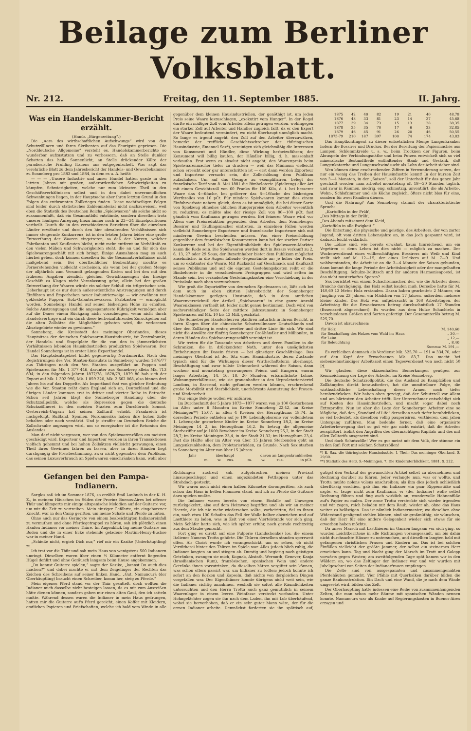Beilage zum Berliner Volksblatt.
Nr. 212. Freitag, den 11. September 1885. II. Jahrg.
Was ein Handelskammer-Bericht erzählt.
(Hamb. „Bürgerzeitung“.)
Die „Aera des wirthschaftlichen Aufschwungs“ wird von den Schutzzöllnern und ihren Skribenten auf das Feurigste gepriesen. Die „Norddeutsche Allgemeine“ versteht es, Handelskammerberichte so wunderbar aufzustutzen und zu verbessern, daß an Stelle dunkler Schatten das helle Sonnenlicht, an Stelle drückender Kälte der paradiesische Frühling Italiens uns entgegenlächelt. Was sagt das verehrliche Blatt zu dem Jahresbericht der Handels- und Gewerbekammer zu Sonneberg pro 1883 und 1884, in dem es u. A. heißt:
— — — „Unsere Industrie und unser Handel hatten grade in den letzten Jahren mit großen, außerordentlichen Schwierigkeiten zu kämpfen, Schwierigkeiten, welche nur zum kleinsten Theil in den Geschäftsverhältnissen selbst und in den dabei unvermeidlichen Schwankungen liegen, in der Hauptsache aber ihren letzten Grund in den Folgen des entbrannten Zollkrieges finden. Diese nachtheiligen Folgen sind leider durch statistisches Zahlenmaterial nicht nachzuweisen, weil eben die Statistik des Deutschen Reichs „Spielwaaren“ als solche nicht so zusammenfaßt, daß ein Gesammtbild entstände, sondern dieselben trotz unserer häufigen Anregung hiezu immer noch in 22—24 Einzelpositionen vertheilt. Durch die in den verschiedenen Berichten über die einzelnen Länder erwähnte und durch den hier obwaltenden Verhältnissen sich immer steigernde Konkurrenz, ist in den letzten Jahren leider eine große Entwerthung der Waaren eingetreten, so daß der Nutzen, welcher Fabrikanten und Kaufleuten bleibt, nicht mehr entfernt im Verhältniß zu den vielen Mühen und Schwierigkeiten steht, die an und für sich das Spielwaarengeschäft mit sich bringt. Einige Ausnahmen mag es auch hierbei geben, doch können dieselben für die Gesammtverhältnisse nicht maßgebend sein. Bei oberflächlicher Beobachtung möchte es Fernerstehenden vielleicht erscheinen, als wenn bei der großen Menge der alljährlich zum Versandt gelangenden Kisten und bei den mit den früheren Angaben ziemlich gleichen Gewichtsmengen das hiesige Geschäft zu Klagen nicht Veranlassung gebe; allein bei der großen Entwerthung der Waaren würde ein solcher Schluß ein trügerischer sein. Ueberhaupt ist es nur durch außerordentliche Anstrengungen und durch Einführen und Emporheben neuer Industriezweige — wir erwähnen nur gekleidete Puppen, Holz-Galanteriewaaren, Farbkasten — ermöglicht worden, Sonnebergs Handel auf seiner bisherigen Höhe zu erhalten. Solche Anstrengungen und die angespannteste Rührigkeit vermögen aber auf die Dauer einem Rückgang nicht vorzubeugen, wenn nicht durch Handelsverträge und ein durch diese herbeizuführendes Zurückgehen auf die alten Zollsätze die Möglichkeit geboten wird, die verlorenen Absatzgebiete wieder zu gewinnen.“
Sonneberg, die Kreisstadt des meininger Oberlandes, dieses Hauptsitzes der deutschen Spielwaaren-Hausindustrie, ist Zentralpunkt, der Handels- und Stapelplatz für die von den in jämmerlichsten Verhältnissen lebenden Hausindustriellen produzirten Spielwaaren. Der Handel Sonnebergs ist in erster Linie Exporthandel.
Das Hauptabsatzgebiet bildet gegenwärtig Nordamerika. Nach den Registrirungen des Ver. Staaten-Konsulats in Sonneberg wurden 1876/77 aus Thüringen nach den Ver. Staaten ausgeführt an Puppen und Spielwaaren für Mk. 1 377 446, darunter aus Sonneberg allein Mk. 713 694; in den folgenden Jahren 1877/78, 1878/79, 1879 80 hob sich der Export auf Mk. 1 302 996, Mk. 1 859 320, Mk. 2 662 068, also binnen drei Jahren bis auf das Doppelte. Als Importland fast von gleicher Bedeutung wie die Ver. Staaten reiht dann England sich an, Deutschland und die übrigen Länder kommen erst in dritter und vierter Reihe in Betracht. Schon seit Jahren klagt die Sonneberger Handlung über die Schutzzollpolitik, welche als Repression gegen die deutsche Schutzzöllnerei in den meisten Staaten zum Durchbruch kommt. Oesterreich-Ungarn hat seinen Zolltarif erhöht, Frankreich ist nachgefolgt, Rußland, Spanien, Nordamerika haben ihre hohen Zölle behalten oder noch verstärkt. Und je straffer im Deutschen Reiche die Zollschraube angezogen wird, um so energischer ist die Retorsion des Auslandes.
Man darf nicht vergessen, wer von den Spielwaarenzöllen am meisten geschädigt wird. Exporteur und Importeur werden in ihren Transaktionen vielfach gehemmt und bei hohen Zollsätzen vielleicht gezwungen, einen Theil ihres Gewinnes fahren zu lassen, aber in ihren Händen liegt durchgängig die Preisbestimmung, zwar nicht gegenüber dem Publikum, das seinen Luxusverbrauch an Spielwaaren einschränken kann, wohl aber gegenüber dem kleinen Hausindustriellen, der genöthigt ist, um jeden Preis seine Waare loszuschlagen, „exekutirt vom Hunger“. In der Regel dürfte ein mäßiger Zoll vom Arbeiter allein getragen werden, wohingegen ein starker Zoll auf Arbeiter und Händler zugleich fällt, da er den Export der Waare bedeutend vermindert, wo nicht überhaupt unmöglich macht. So lange es irgend angeht, den Zoll auf den Arbeiter überzuwälzen, bemerkt der treffliche Geschichtsschreiber der thüringischen Hausindustrie, Emanuel Sax*), vereinigen sich gleichmäßig die Interessen von Konsument und Händler, diese Wirkung herbeizuführen; der Konsument will billig kaufen, der Händler billig, d. h. massenhaft verkaufen. Erst wenn es absolut nicht angeht, den Waarenpreis beim Spielwaarenmacher tiefer zu drücken — weil das Minimum vielleicht schon erreicht oder gar unterschritten ist — erst dann werden Exporteur und Importeur versucht sein, die Zollerhöhung dem Publikum aufzuhalsen. Um auf das Gesagte zu exemplifiziren, belegt der französische Tarif vom 8. Mai 1881 die Bimbeloterie (Spielzeug) aller Art mit einem Gewichtszoll von 60 Franks für 100 Kilo, d. i. bei besserer Waare das 4—6fache, bei gröberer das 8—10fache des bisherigen Werthzolles von 10 pCt. Für mindere Spielwaaren kommt dies einem Einfuhrverbote nahezu gleich, denn es ist unmöglich, die bei dieser Sorte von Spielzeug ohnedies üblichen Hungerpreise dem Arbeiter wesentlich zu reduziren; es müßte also der riesige Zoll von 80—100 pCt. fast gänzlich vom Kaufmann getragen werden. Bei feinerer Waare wird vor Allem eine Preisreduktion gegenüber dem Arbeiter, dem Sonneberger Bossirer und Täuflingsmacher eintreten, in einzelnen Fällen werden vielleicht Sonneberger Exporteure und französische Importeure sich mit minderem Gewinn bescheiden müssen. Von einer Preiserhöhung gegenüber dem französischen Konsumenten kann bei der starken Pariser Konkurrenz und bei der Eigenthümlichkeit des Spielwaaren-Marktes kaum die Rede sein. Die Spielwaaren werden dort in Bazars verkauft zu 2, 6, 13, 27 oder 29 Sous; der Bazarinhaber bietet dem Publikum möglichst ansehnliche, in die Augen fallende Gegenstände an; je höher der Preis, um so eklatanter die Waare. Mit Rücksicht auf Geschmack und Kaufkraft seines Publikums und auf die eigenen Gestehungskosten reiht er die Bimbeloterie in die verschiedenen Preisgruppen und wird selten im Stande sein, bei veränderten Gestehungskosten eine Verschiebung in der Preisskala nach oben vorzunehmen.
Wie groß die Exportziffer von deutschen Spielwaaren ist, läßt sich bei dem auch im oben zitirten Jahresbericht der Sonneberger Handelskammer gerügten Umstande, daß in dem amtlichen Waarenverzeichniß der Artikel „Spielwaaren“ in eine ganze Anzahl Waarenklassen vertheilt ist, leider nicht genau bestimmen. Doch wird von sachverständiger Seite der mittlere Jahresumsatz in Sonneberger Spielwaaren auf Mk. 10 bis 12 Mill. geschätzt.
Die Sonneberger Handelsherren plaidiren natürlich in ihrem Bericht, in ihren Klagen über die chinesische Schutzzollmauer Deutschlands und über den Zollkrieg in erster, zweiter und dritter Linie für sich. Wir sind nicht die Anwälte der fünfzig Sonneberger Großhändler und Millionäre, in deren Händen das Spielwaarengeschäft vereinigt ist.
Wir treten für die Tausende von Arbeitern und deren Familien in die Schranken, die in drückendster Noth, unter den unsäglichsten Entbehrungen ihr Dasein fristen — bei günstiger Geschäftslage. Das meininger Oberland ist der Sitz einer Hausindustrie, deren Zustände typisch sind für die Wirkungen dieser Wirthschaftsform überhaupt. Beschäftigung und zwar tollste Ueberarbeit während der Saison, dann wochen- und monatelang gezwungenes Feiern und Hungern, enorm langer Arbeitstag, 14, 16, 18, 20 Stunden, erbärmlichste Löhne, Wohnungsverhältnisse, wie sie grauenhafter in den Urproletarierviertel Londons, in East-end, nicht gefunden werden können, erschreckend große Morbilität und Sterblichkeit, unerhörteste Ausnutzung der Frauen- und Kinderarbeit.
Nur einige Belege wollen wir anführen.
Im Durchschnitt der 5 Jahre 1873—1877 waren von je 100 Gestorbenen im Alter unter 6 Monaten im Kreise Sonneberg 22,42, im Kreise Meiningen**) 15,07, in allen 4 Kreisen des Herzogthums 18,74. In derselben Periode entfielen auf je 100 Lebendgeborene vor vollendetem 1. Lebensjahr gestorbene Kinder im Kreise Sonneberg 18,2, im Kreise Meiningen 14 2, im Herzogthum 16,2. Es betrug die allgemeine Sterbeziffer auf je 1000 Bewohner im Kreise Sonneberg 25,2, in der Stadt 28,7; im Kreise Meiningen 23,4, in der Stadt 21,32; im Herzogthum 23,4. Fast die Hälfte aller im Alter von über 15 Jahren Sterbenden geht an Lungenkrankheiten, dem Proletarierleiden, zu Grunde. Nach Sax starben in Sonneberg im Alter von über 15 Jahren:
| Jahr | überhaupt | | | davon an Lungenkrankheiten | | | |
| --- | --- | --- | --- | --- | --- | --- | --- |
| | m. | w. | zus. | m. | w. | zus. | in pCt. |
| 1875 | 42 | 40 | 82 | 19 | 21 | 40 | 48,78 |
| 1876 | 48 | 33 | 81 | 23 | 14 | 37 | 45,68 |
| 1877 | 39 | 34 | 73 | 15 | 13 | 28 | 38,35 |
| 1878 | 35 | 35 | 70 | 17 | 6 | 23 | 32,85 |
| 1879 | 46 | 45 | 91 | 26 | 20 | 46 | 50,55 |
| 1875-79 | 210 | 187 | 397 | 100 | 74 | 174 | 43,83 |
Das Hauptkontingent zu dieser entsetzlichen Menge Lungenkranker liefern die Bossirer und Drücker. Bei der Bereitung der Papiermachés aus Lumpen, Schlemmkreide u. s. w., beim Trocknen der Figuren, beim Abraspeln der Verbindungsnäthe und beim Putzen entwickelt sich so viel mineralische Bestandtheile enthaltender Staub und Gestank, daß Lungenkatarrhe und Lungenschwindsucht als Lohn der Arbeit sicher sind.
Wen können diese erschreckenden Ziffern in Verwunderung setzen, der nur ein wenig das Treiben der Hausindustrie kennt! In der kurzen Zeit von 3—4 Monaten, in der „Saison“, soll der Unterhalt für das ganze Jahr geschafft werden; man arbeitet monatelang oft 18—20 Stunden täglich, und zwar in Räumen, niedrig, eng, schmutzig, unventilirt, die als Arbeits-, Wohn-, Schlafzimmer und als Küche zugleich, öfters nicht blos für eine, sondern für zwei Familien dienen.
Und die Nahrung? Aus Sonneberg stammt der charakteristische Spruch:
„Kartoffeln in der Früh',
„Des Mittags in der Brüh',
„Des Abends mitsammt dem Kleid,
„Kartoffeln in alle Ewigkeit!“
Die Entartung, die physische und geistige, des Arbeiters, der von zarter Jugend, oft vom dritten Lebensjahre an, in das Joch gespannt wird, ist dadurch leicht erklärlich.
Die Löhne sind, wie bereits erwähnt, kaum hinreichend, um ein Vegetiren — denn Leben ist dies nicht — möglich zu machen. Der Wochenverdienst eines vollbeschäftigten Bossirers mit Weib und Kind stellt sich auf M. 12—15, der eines Drückers auf M. 7—9. Und wohlverstanden, die Arbeit ist an die 3—4 Monate der Saison gebunden, dann kommt die lange Periode der Arbeitslosigkeit oder der mangelhaften Beschäftigung. Schulze-Delitzsch und ihr anderen Harmonieapostel, ist das nicht musterhaftes Sparen?
Sax berichtet von einem Schachtelmacher, der, wie die Arbeiter dieser Branche durchgängig, das Holz selbst kaufen muß. Derselbe hatte für M. 140,60 13 Meter Holz erstanden. Daran haben gearbeitet: 2 Männer, ein Jüngling von 23 Jahren, ein Mädchen von 17 Jahren, außerdem mehrere kleine Kinder. Das Holz war aufgebraucht in 168 Arbeitstagen, der Arbeitstag für die Erwachsenen betrug durchschnittlich 17 Stunden (Essenszeit abgerechnet). Es wurden aus dem Holze Schachteln in verschiedenen Größen und Sorten gefertigt. Der Gesammterlös betrug M. 525,70.
Davon ist abzurechnen:
| für Holz | M. 140,60 |
| für Beschaffung des Holzes vom Wald ins Haus | „ 30,— |
| für Leim | „ 12,— |
| für Beleuchtung | „ 8,40 |
| | Summa: M. 191,— |
Es verbleiben demnach als Verdienst Mk. 525,70 — 191 = 334,70, oder auf den Kopf der Erwachsenen Mk. 83,7. Das macht bei siebenzehnstündiger Arbeitszeit einen Tagesverdienst von noch nicht 50 Pf.
Wir glauben, diese skizzenhaften Bemerkungen genügen zur Kennzeichnung der Lage der Arbeiter im Kreise Sonneberg.
Die deutsche Schutzzollpolitik, die das Ausland zu Kampfzöllen und Zollkämpfen direkt herausfordert, hat die unmittelbare Folge, die wirthschaftliche Lebenshaltung dieser Armen noch tiefer herabzudrücken. Wir haben oben gezeigt, daß der Schutzzoll vor Allem und am härtesten den Arbeiter trifft. Der Unternehmer entschädigt sich auf Kosten des Hausindustriellen, und macht sogar dabei noch Extraprofite. Nun ist aber die Lage der Sonneberger Arbeiter eine so klägliche, daß den „Standard of Life“ derselben noch tiefer herabdrücken, so viel bedeutet, als dieselben völlig pauperisiren, verthieren, dem jähen Untergang zuführen. Man bedenke ferner, daß eine organisirte Arbeiterbewegung dort so gut wie gar nicht existirt, daß die Arbeiter zersplittert, isolirt den Angriffen des übermächtigen Kapitals und des mit allen Zolltarifs ausgesetzt sind.
Und doch Schutzzölle! Wer es gut meint mit dem Volk, der stimme ein in den Ruf: Fort mit solchen Schutzzöllen!
*) E. Sax, die thüringische Hausindustrie, I. Theil: Das meininger Oberland, S. 29/30.
**) Statistik des Herz. S.-Meiningen. 7. Die Kindersterblichkeit. 1881, S. 222.
Gefangen bei den Pampa-Indianern.
Sorglos saß ich im Sommer 1876, so erzählt Emil Laubuch in der K. H. Z., in meinem Häuschen im Süden der Provinz Buenos-Aires bei offener Thür und klimperte mir einige altspanische Melodien auf der Guitarre vor, um mir die Zeit zu vertreiben. Mein einziger Gefährte, ein eingeborener Knecht, war in den Camp geritten, um meine Schafe und Pferde zu hüten.
Ohne auch nur das Geringste von einem beabsichtigten Indianereinfall zu vermuthen und ohne Pferdegetrappel zu hören, sah ich plötzlich einen Haufen Indianer vor meiner Thüre. Im Augenblick lag meine Guitarre am Boden und die in einer Ecke stehende geladene Martini-Henry-Büchse war in meiner Hand.
„Schieße nicht, ergieb Dich nur,“ rief mir ein Kazike (Unterhäuptling) zu.
Ich trat vor die Thür und sah mein Haus von wenigstens 500 Indianern umringt. Dieselben waren über einen ½ Kilometer entfernt liegenden Hügel defilirt und ohne Geräusch langsam beim Hause angekommen.
„Du kannst Guitarre spielen,“ sagte der Kazike, „kannst Du auch dies machen?“ und dabei machte er mit dem Zeigefinger der Rechten das Zeichen des Schreibens auf seiner linken Hand. „Gut, Namuncurá (der Oberhäuptling) braucht einen Schreiber, komm her, steig zu Pferde.“
Mein eigenes Pferd stand vor der Thür gesattelt, doch wollten die Indianer mich dasselbe nicht besteigen lassen, da es mir zum Ausreißen hätte dienen können, sondern gaben mir einen alten Gaul, den ich satteln mußte. Während dessen waren die Indianer in mein Haus gedrungen, hatten mir die Guitarre auf's Pferd gereicht, einen Koffer mit Kleidern, amtlichen Papieren und Briefschaften, welche ich bald vom Winde in alle Richtungen zustreut sah, aufgebrochen, meinen Proviant hinausgeschleppt und einen angezündeten Fettlappen unter das Strohdach gesteckt.
Wir waren noch nicht einen halben Kilometer davongeritten, als auch schon das Haus in hellen Flammen stand, und ich zu Pferde die Guitarre dazu spielen mußte.
Die Indianer waren bereits von einem Einfalle auf Umwegen zurückgekehrt, also auf dem Heimweg begriffen und als wir an meiner Heerde, die ich nie mehr wiedersehen sollte, vorbeiritten, fiel es ihnen ein, noch etwa 100 Schafen das Fell der Wolle halber abzuziehen und auf Lastthiere zu laden, was in Zeit von einer Viertelstunde vor sich ging. Mein Schäfer hatte sich, wie ich später erfuhr, noch gerade rechtzeitig aus dem Staube gemacht.
Fort ging es direkt auf eine Pulperie (Landschenke) los, die einem Italiener Namens Trotta gehörte. Die Thüren derselben standen sperrweit offen. Als Christ wurde ich vorangeschickt, um so sehen, ob nicht Verrätherei hinter den Thüren im Spiele war. Alles jedoch blieb ruhig, die Indianer langten an und stiegen ab. Durstig und begierig nach geistigen Getränken, zwangen sie mich, Kognak, Absinth, Wermuth, Genever, Kanja (brasilianischen Rum), französischen, spanischen Wein und andere Getränke ihnen vorzutrinken, da dieselben hätten vergiftet sein können, was schon öfters passirt war, um Indianer zu tödten; jedoch konnte ich sofort an den Korken und Kapseln, daß nichts von dergleichen Dingen vorgefallen war. Der Eigenthümer konnte übrigens nicht weit sein, wie die Indianer richtig annahmen, weshalb sie sofort alle Räumlichkeiten untersuchten und den Herrn Trotta auch ganz gemüthlich in seinem Waarenlager in einem leeren Weinfasse versteckt vorfanden. Unter Hohngelächter zogen sie ihn nach dem Laden, ihn mit Lob überhäufend, wobei sie hervorhoben, daß er ein sehr guter Mann wäre, der für die armen Indianer arbeite. Demnächst forderten sie ihn spöttisch auf, gütigst den Verkauf der gewünschten Artikel selbst zu übernehmen und Rechnung darüber zu führen. Jeder verlangte nun, was er wollte, und Trotta mußte nolens volens anschreiben; als ihm dies jedoch schließlich überflüssig erschien, gab ihm ein Indianer ein paar Rippenstöße und sagte, er tauge nicht zum Kaufmann, er (der Indianer) wolle selbst Rechnung führen und fing auch wirklich an, wundervolle Hahnenfüße auf's Papier zu malen. Der arme Trotta versteckte sich wieder irgendwo und wir zogen, reich beladen mit dem Raub, wieder ab, ohne das Haus weiter zu belästigen. Das ist nämlich Indianermanier; wo dieselben ohne Widerstand genügend stehlen können, sind sie großmüthig, sie wünschen, daß der Herr für eine andere Gelegenheit wieder sich etwas für sie erworben haben möchte.
Da unser Marsch mit Lastthieren im Ganzen langsam vor sich ging, so wurden Leichtberittene in alle Richtungen vorausgesandt, um bis dahin nicht durchsuchte Häuser zu untersuchen, und dieselben langten bald mit gefangenen christlichen Frauen und Kindern an. Das ist bei solchen Einfällen vielleicht der größte Jammer, der selbst ein steinernes Herz erweichen kann. Tag und Nacht ging der Marsch im Trott und Galopp vorwärts gegen Westen; am zweitfolgenden Tage spät kamen wir in den Wäldern an, wo das Zeltlager der Indianer war und wir wurden mit Jubelgeschrei von Seiten der Indianerfrauen empfangen.
Die Zelte sind von ausgespannten und zusammengenähten Pferdehäuten gemacht. Vier Pfähle mit Querbalken darüber bilden die ganze Baukonstruktion. Ein Dach und eine Wand, die je nach dem Winde umgesetzt wird, bilden das Zelt.
Der Oberhäuptling hatte indessen eine Reihe von zusammenhängenden Zelten, die man schon mehr Räume mit spanischen Wänden nennen konnte. Namuncura war als Knabe auf Regierungskosten in Buenos-Aires erzogen und